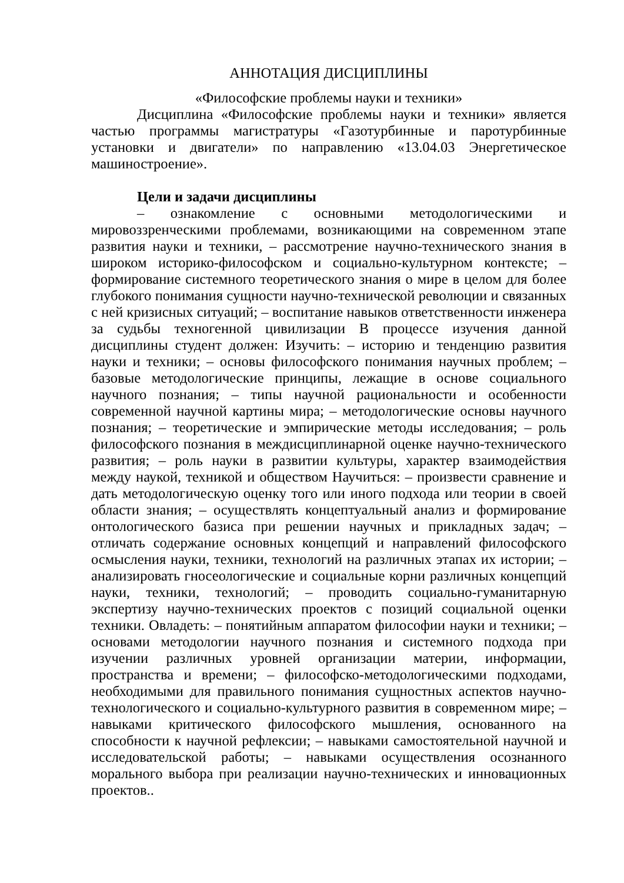АННОТАЦИЯ ДИСЦИПЛИНЫ
«Философские проблемы науки и техники»
Дисциплина «Философские проблемы науки и техники» является частью программы магистратуры «Газотурбинные и паротурбинные установки и двигатели» по направлению «13.04.03 Энергетическое машиностроение».
Цели и задачи дисциплины
– ознакомление с основными методологическими и мировоззренческими проблемами, возникающими на современном этапе развития науки и техники, – рассмотрение научно-технического знания в широком историко-философском и социально-культурном контексте; – формирование системного теоретического знания о мире в целом для более глубокого понимания сущности научно-технической революции и связанных с ней кризисных ситуаций; – воспитание навыков ответственности инженера за судьбы техногенной цивилизации В процессе изучения данной дисциплины студент должен: Изучить: – историю и тенденцию развития науки и техники; – основы философского понимания научных проблем; – базовые методологические принципы, лежащие в основе социального научного познания; – типы научной рациональности и особенности современной научной картины мира; – методологические основы научного познания; – теоретические и эмпирические методы исследования; – роль философского познания в междисциплинарной оценке научно-технического развития; – роль науки в развитии культуры, характер взаимодействия между наукой, техникой и обществом Научиться: – произвести сравнение и дать методологическую оценку того или иного подхода или теории в своей области знания; – осуществлять концептуальный анализ и формирование онтологического базиса при решении научных и прикладных задач; – отличать содержание основных концепций и направлений философского осмысления науки, техники, технологий на различных этапах их истории; – анализировать гносеологические и социальные корни различных концепций науки, техники, технологий; – проводить социально-гуманитарную экспертизу научно-технических проектов с позиций социальной оценки техники. Овладеть: – понятийным аппаратом философии науки и техники; – основами методологии научного познания и системного подхода при изучении различных уровней организации материи, информации, пространства и времени; – философско-методологическими подходами, необходимыми для правильного понимания сущностных аспектов научно-технологического и социально-культурного развития в современном мире; – навыками критического философского мышления, основанного на способности к научной рефлексии; – навыками самостоятельной научной и исследовательской работы; – навыками осуществления осознанного морального выбора при реализации научно-технических и инновационных проектов..